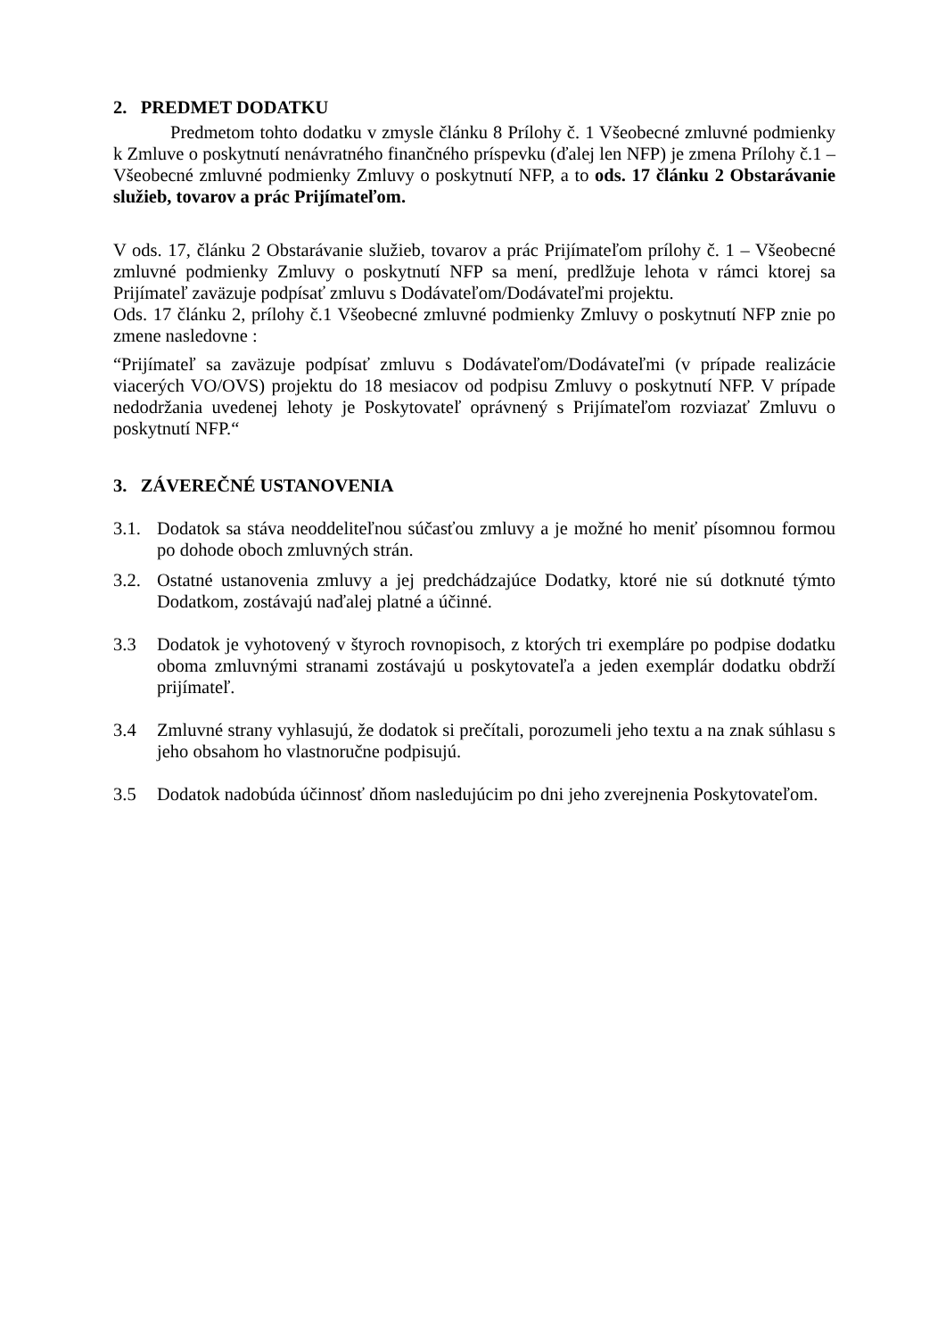2. PREDMET DODATKU
Predmetom tohto dodatku v zmysle článku 8 Prílohy č. 1 Všeobecné zmluvné podmienky k Zmluve o poskytnutí nenávratného finančného príspevku (ďalej len NFP) je zmena Prílohy č.1 – Všeobecné zmluvné podmienky Zmluvy o poskytnutí NFP, a to ods. 17 článku 2 Obstarávanie služieb, tovarov a prác Prijímateľom.
V ods. 17, článku 2 Obstarávanie služieb, tovarov a prác Prijímateľom prílohy č. 1 – Všeobecné zmluvné podmienky Zmluvy o poskytnutí NFP sa mení, predlžuje lehota v rámci ktorej sa Prijímateľ zaväzuje podpísať zmluvu s Dodávateľom/Dodávateľmi projektu.
Ods. 17 článku 2, prílohy č.1 Všeobecné zmluvné podmienky Zmluvy o poskytnutí NFP znie po zmene nasledovne :
“Prijímateľ sa zaväzuje podpísať zmluvu s Dodávateľom/Dodávateľmi (v prípade realizácie viacerých VO/OVS) projektu do 18 mesiacov od podpisu Zmluvy o poskytnutí NFP. V prípade nedodržania uvedenej lehoty je Poskytovateľ oprávnený s Prijímateľom rozviazať Zmluvu o poskytnutí NFP.“
3. ZÁVEREČNÉ USTANOVENIA
3.1. Dodatok sa stáva neoddeliteľnou súčasťou zmluvy a je možné ho meniť písomnou formou po dohode oboch zmluvných strán.
3.2. Ostatné ustanovenia zmluvy a jej predchádzajúce Dodatky, ktoré nie sú dotknuté týmto Dodatkom, zostávajú naďalej platné a účinné.
3.3 Dodatok je vyhotovený v štyroch rovnopisoch, z ktorých tri exempláre po podpise dodatku oboma zmluvnými stranami zostávajú u poskytovateľa a jeden exemplár dodatku obdrží prijímateľ.
3.4 Zmluvné strany vyhlasujú, že dodatok si prečítali, porozumeli jeho textu a na znak súhlasu s jeho obsahom ho vlastnoručne podpisujú.
3.5 Dodatok nadobúda účinnosť dňom nasledujúcim po dni jeho zverejnenia Poskytovateľom.